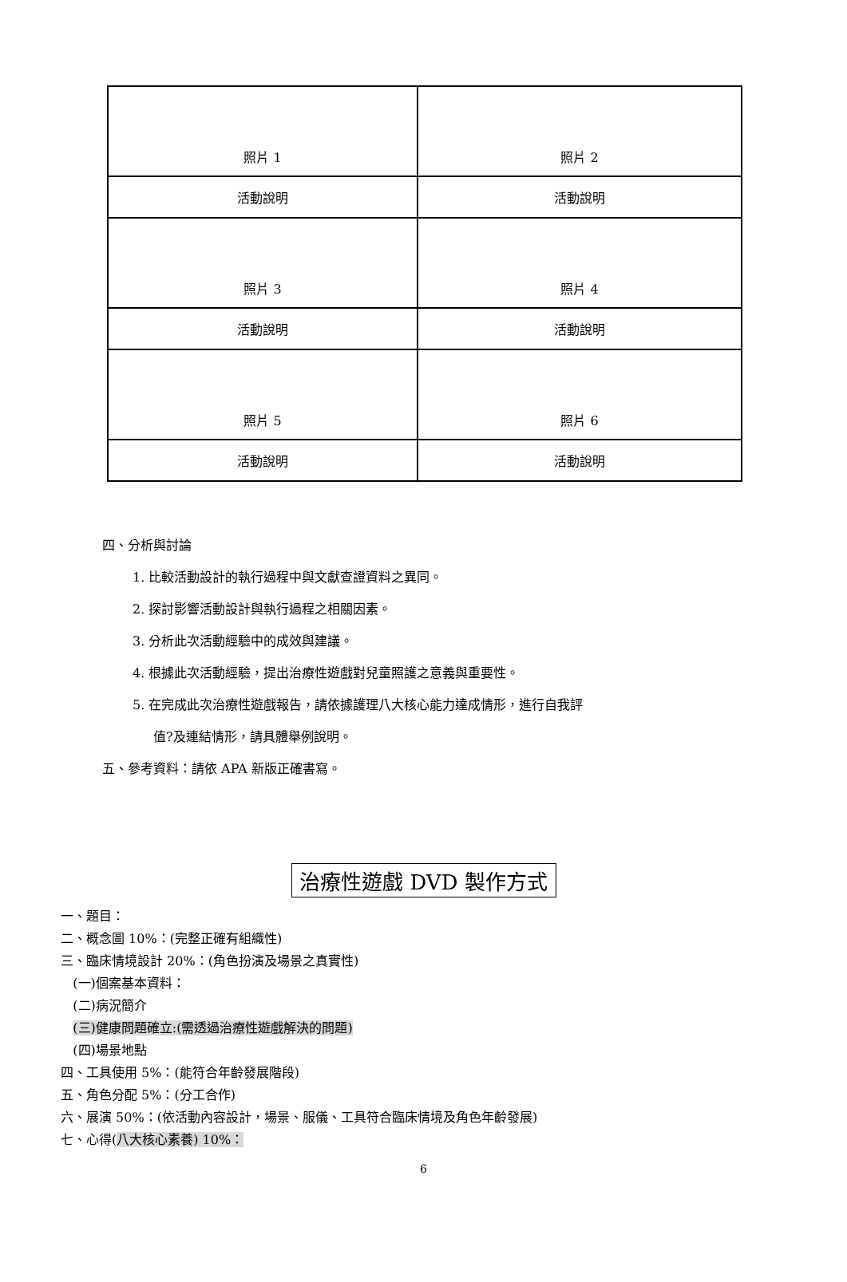| 照片 1 | 照片 2 |
| 活動說明 | 活動說明 |
| 照片 3 | 照片 4 |
| 活動說明 | 活動說明 |
| 照片 5 | 照片 6 |
| 活動說明 | 活動說明 |
四、分析與討論
1. 比較活動設計的執行過程中與文獻查證資料之異同。
2. 探討影響活動設計與執行過程之相關因素。
3. 分析此次活動經驗中的成效與建議。
4. 根據此次活動經驗，提出治療性遊戲對兒童照護之意義與重要性。
5. 在完成此次治療性遊戲報告，請依據護理八大核心能力達成情形，進行自我評
值?及連結情形，請具體舉例說明。
五、參考資料：請依 APA 新版正確書寫。
治療性遊戲 DVD 製作方式
一、題目：
二、概念圖 10%：(完整正確有組織性)
三、臨床情境設計 20%：(角色扮演及場景之真實性)
(一)個案基本資料：
(二)病況簡介
(三)健康問題確立:(需透過治療性遊戲解決的問題)
(四)場景地點
四、工具使用 5%：(能符合年齡發展階段)
五、角色分配 5%：(分工合作)
六、展演 50%：(依活動內容設計，場景、服儀、工具符合臨床情境及角色年齡發展)
七、心得(八大核心素養) 10%：
6